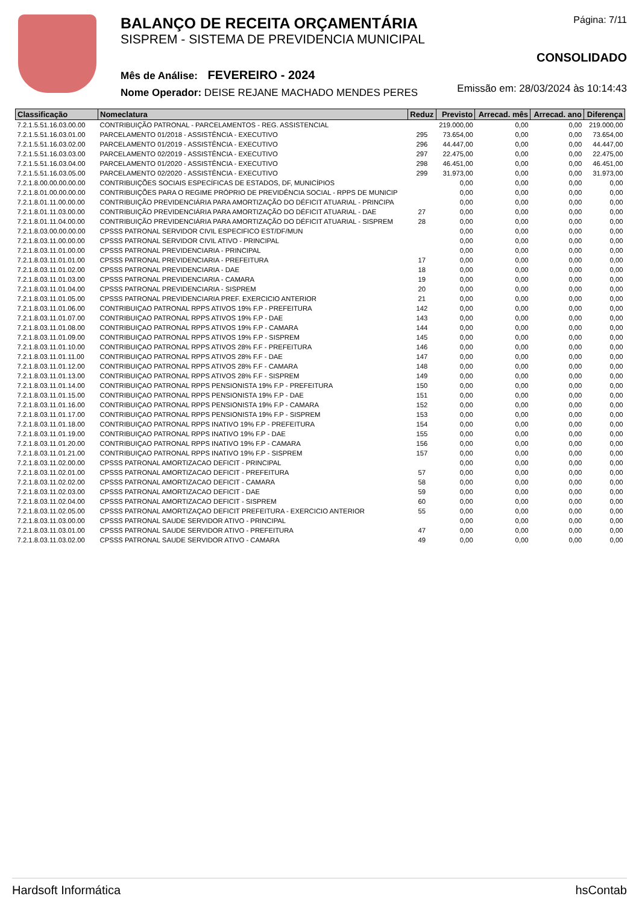BALANÇO DE RECEITA ORÇAMENTÁRIA
SISPREM - SISTEMA DE PREVIDENCIA MUNICIPAL
Mês de Análise: FEVEREIRO - 2024
Nome Operador: DEISE REJANE MACHADO MENDES PERES
Página: 7/11
CONSOLIDADO
Emissão em: 28/03/2024 às 10:14:43
| Classificação | Nomeclatura | Reduz | Previsto | Arrecad. mês | Arrecad. ano | Diferença |
| --- | --- | --- | --- | --- | --- | --- |
| 7.2.1.5.51.16.03.00.00 | CONTRIBUIÇÃO PATRONAL - PARCELAMENTOS - REG. ASSISTENCIAL | | 219.000,00 | 0,00 | 0,00 | 219.000,00 |
| 7.2.1.5.51.16.03.01.00 | PARCELAMENTO 01/2018 - ASSISTÊNCIA - EXECUTIVO | 295 | 73.654,00 | 0,00 | 0,00 | 73.654,00 |
| 7.2.1.5.51.16.03.02.00 | PARCELAMENTO 01/2019 - ASSISTÊNCIA - EXECUTIVO | 296 | 44.447,00 | 0,00 | 0,00 | 44.447,00 |
| 7.2.1.5.51.16.03.03.00 | PARCELAMENTO 02/2019 - ASSISTÊNCIA - EXECUTIVO | 297 | 22.475,00 | 0,00 | 0,00 | 22.475,00 |
| 7.2.1.5.51.16.03.04.00 | PARCELAMENTO 01/2020 - ASSISTÊNCIA - EXECUTIVO | 298 | 46.451,00 | 0,00 | 0,00 | 46.451,00 |
| 7.2.1.5.51.16.03.05.00 | PARCELAMENTO 02/2020 - ASSISTÊNCIA - EXECUTIVO | 299 | 31.973,00 | 0,00 | 0,00 | 31.973,00 |
| 7.2.1.8.00.00.00.00.00 | CONTRIBUIÇÕES SOCIAIS ESPECÍFICAS DE ESTADOS, DF, MUNICÍPIOS | | 0,00 | 0,00 | 0,00 | 0,00 |
| 7.2.1.8.01.00.00.00.00 | CONTRIBUIÇÕES PARA O REGIME PRÓPRIO DE PREVIDÊNCIA SOCIAL - RPPS DE MUNICIP | | 0,00 | 0,00 | 0,00 | 0,00 |
| 7.2.1.8.01.11.00.00.00 | CONTRIBUIÇÃO PREVIDENCIÁRIA PARA AMORTIZAÇÃO DO DÉFICIT ATUARIAL - PRINCIPA | | 0,00 | 0,00 | 0,00 | 0,00 |
| 7.2.1.8.01.11.03.00.00 | CONTRIBUIÇÃO PREVIDENCIÁRIA PARA AMORTIZAÇÃO DO DÉFICIT ATUARIAL - DAE | 27 | 0,00 | 0,00 | 0,00 | 0,00 |
| 7.2.1.8.01.11.04.00.00 | CONTRIBUIÇÃO PREVIDENCIÁRIA PARA AMORTIZAÇÃO DO DÉFICIT ATUARIAL - SISPREM | 28 | 0,00 | 0,00 | 0,00 | 0,00 |
| 7.2.1.8.03.00.00.00.00 | CPSSS PATRONAL SERVIDOR CIVIL ESPECIFICO EST/DF/MUN | | 0,00 | 0,00 | 0,00 | 0,00 |
| 7.2.1.8.03.11.00.00.00 | CPSSS PATRONAL SERVIDOR CIVIL ATIVO - PRINCIPAL | | 0,00 | 0,00 | 0,00 | 0,00 |
| 7.2.1.8.03.11.01.00.00 | CPSSS PATRONAL PREVIDENCIARIA - PRINCIPAL | | 0,00 | 0,00 | 0,00 | 0,00 |
| 7.2.1.8.03.11.01.01.00 | CPSSS PATRONAL PREVIDENCIARIA - PREFEITURA | 17 | 0,00 | 0,00 | 0,00 | 0,00 |
| 7.2.1.8.03.11.01.02.00 | CPSSS PATRONAL PREVIDENCIARIA - DAE | 18 | 0,00 | 0,00 | 0,00 | 0,00 |
| 7.2.1.8.03.11.01.03.00 | CPSSS PATRONAL PREVIDENCIARIA - CAMARA | 19 | 0,00 | 0,00 | 0,00 | 0,00 |
| 7.2.1.8.03.11.01.04.00 | CPSSS PATRONAL PREVIDENCIARIA - SISPREM | 20 | 0,00 | 0,00 | 0,00 | 0,00 |
| 7.2.1.8.03.11.01.05.00 | CPSSS PATRONAL PREVIDENCIARIA PREF. EXERCICIO ANTERIOR | 21 | 0,00 | 0,00 | 0,00 | 0,00 |
| 7.2.1.8.03.11.01.06.00 | CONTRIBUIÇAO PATRONAL RPPS ATIVOS 19% F.P - PREFEITURA | 142 | 0,00 | 0,00 | 0,00 | 0,00 |
| 7.2.1.8.03.11.01.07.00 | CONTRIBUIÇAO PATRONAL RPPS ATIVOS 19% F.P - DAE | 143 | 0,00 | 0,00 | 0,00 | 0,00 |
| 7.2.1.8.03.11.01.08.00 | CONTRIBUIÇAO PATRONAL RPPS ATIVOS 19% F.P - CAMARA | 144 | 0,00 | 0,00 | 0,00 | 0,00 |
| 7.2.1.8.03.11.01.09.00 | CONTRIBUIÇAO PATRONAL RPPS ATIVOS 19% F.P - SISPREM | 145 | 0,00 | 0,00 | 0,00 | 0,00 |
| 7.2.1.8.03.11.01.10.00 | CONTRIBUIÇAO PATRONAL RPPS ATIVOS 28% F.F - PREFEITURA | 146 | 0,00 | 0,00 | 0,00 | 0,00 |
| 7.2.1.8.03.11.01.11.00 | CONTRIBUIÇAO PATRONAL RPPS ATIVOS 28% F.F - DAE | 147 | 0,00 | 0,00 | 0,00 | 0,00 |
| 7.2.1.8.03.11.01.12.00 | CONTRIBUIÇAO PATRONAL RPPS ATIVOS 28% F.F - CAMARA | 148 | 0,00 | 0,00 | 0,00 | 0,00 |
| 7.2.1.8.03.11.01.13.00 | CONTRIBUIÇAO PATRONAL RPPS ATIVOS 28% F.F - SISPREM | 149 | 0,00 | 0,00 | 0,00 | 0,00 |
| 7.2.1.8.03.11.01.14.00 | CONTRIBUIÇAO PATRONAL RPPS PENSIONISTA 19% F.P - PREFEITURA | 150 | 0,00 | 0,00 | 0,00 | 0,00 |
| 7.2.1.8.03.11.01.15.00 | CONTRIBUIÇAO PATRONAL RPPS PENSIONISTA 19% F.P - DAE | 151 | 0,00 | 0,00 | 0,00 | 0,00 |
| 7.2.1.8.03.11.01.16.00 | CONTRIBUIÇAO PATRONAL RPPS PENSIONISTA 19% F.P - CAMARA | 152 | 0,00 | 0,00 | 0,00 | 0,00 |
| 7.2.1.8.03.11.01.17.00 | CONTRIBUIÇAO PATRONAL RPPS PENSIONISTA 19% F.P - SISPREM | 153 | 0,00 | 0,00 | 0,00 | 0,00 |
| 7.2.1.8.03.11.01.18.00 | CONTRIBUIÇAO PATRONAL RPPS INATIVO 19% F.P - PREFEITURA | 154 | 0,00 | 0,00 | 0,00 | 0,00 |
| 7.2.1.8.03.11.01.19.00 | CONTRIBUIÇAO PATRONAL RPPS INATIVO 19% F.P - DAE | 155 | 0,00 | 0,00 | 0,00 | 0,00 |
| 7.2.1.8.03.11.01.20.00 | CONTRIBUIÇAO PATRONAL RPPS INATIVO 19% F.P - CAMARA | 156 | 0,00 | 0,00 | 0,00 | 0,00 |
| 7.2.1.8.03.11.01.21.00 | CONTRIBUIÇAO PATRONAL RPPS INATIVO 19% F.P - SISPREM | 157 | 0,00 | 0,00 | 0,00 | 0,00 |
| 7.2.1.8.03.11.02.00.00 | CPSSS PATRONAL AMORTIZACAO DEFICIT - PRINCIPAL | | 0,00 | 0,00 | 0,00 | 0,00 |
| 7.2.1.8.03.11.02.01.00 | CPSSS PATRONAL AMORTIZACAO DEFICIT - PREFEITURA | 57 | 0,00 | 0,00 | 0,00 | 0,00 |
| 7.2.1.8.03.11.02.02.00 | CPSSS PATRONAL AMORTIZACAO DEFICIT - CAMARA | 58 | 0,00 | 0,00 | 0,00 | 0,00 |
| 7.2.1.8.03.11.02.03.00 | CPSSS PATRONAL AMORTIZACAO DEFICIT - DAE | 59 | 0,00 | 0,00 | 0,00 | 0,00 |
| 7.2.1.8.03.11.02.04.00 | CPSSS PATRONAL AMORTIZACAO DEFICIT - SISPREM | 60 | 0,00 | 0,00 | 0,00 | 0,00 |
| 7.2.1.8.03.11.02.05.00 | CPSSS PATRONAL AMORTIZAÇAO DEFICIT PREFEITURA - EXERCICIO ANTERIOR | 55 | 0,00 | 0,00 | 0,00 | 0,00 |
| 7.2.1.8.03.11.03.00.00 | CPSSS PATRONAL SAUDE SERVIDOR ATIVO - PRINCIPAL | | 0,00 | 0,00 | 0,00 | 0,00 |
| 7.2.1.8.03.11.03.01.00 | CPSSS PATRONAL SAUDE SERVIDOR ATIVO - PREFEITURA | 47 | 0,00 | 0,00 | 0,00 | 0,00 |
| 7.2.1.8.03.11.03.02.00 | CPSSS PATRONAL SAUDE SERVIDOR ATIVO - CAMARA | 49 | 0,00 | 0,00 | 0,00 | 0,00 |
Hardsoft Informática hsContab